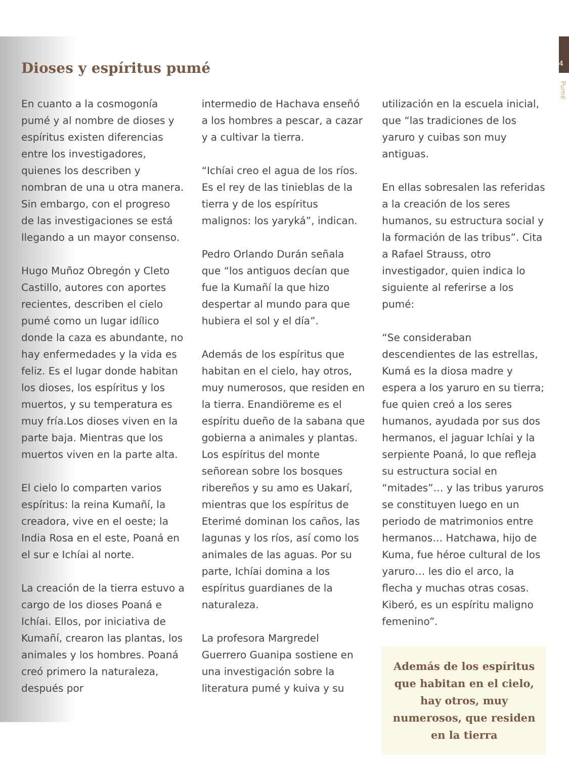4
Pumé
Dioses y espíritus pumé
En cuanto a la cosmogonía pumé y al nombre de dioses y espíritus existen diferencias entre los investigadores, quienes los describen y nombran de una u otra manera. Sin embargo, con el progreso de las investigaciones se está llegando a un mayor consenso.
Hugo Muñoz Obregón y Cleto Castillo, autores con aportes recientes, describen el cielo pumé como un lugar idílico donde la caza es abundante, no hay enfermedades y la vida es feliz. Es el lugar donde habitan los dioses, los espíritus y los muertos, y su temperatura es muy fría.Los dioses viven en la parte baja. Mientras que los muertos viven en la parte alta.
El cielo lo comparten varios espíritus: la reina Kumañí, la creadora, vive en el oeste; la India Rosa en el este, Poaná en el sur e Ichíai al norte.
La creación de la tierra estuvo a cargo de los dioses Poaná e Ichíai. Ellos, por iniciativa de Kumañí, crearon las plantas, los animales y los hombres. Poaná creó primero la naturaleza, después por
intermedio de Hachava enseñó a los hombres a pescar, a cazar y a cultivar la tierra.
“Ichíai creo el agua de los ríos. Es el rey de las tinieblas de la tierra y de los espíritus malignos: los yaryká”, indican.
Pedro Orlando Durán señala que “los antiguos decían que fue la Kumañí la que hizo despertar al mundo para que hubiera el sol y el día”.
Además de los espíritus que habitan en el cielo, hay otros, muy numerosos, que residen en la tierra. Enandiöreme es el espíritu dueño de la sabana que gobierna a animales y plantas. Los espíritus del monte señorean sobre los bosques ribereños y su amo es Uakarí, mientras que los espíritus de Eterimé dominan los caños, las lagunas y los ríos, así como los animales de las aguas. Por su parte, Ichíai domina a los espíritus guardianes de la naturaleza.
La profesora Margredel Guerrero Guanipa sostiene en una investigación sobre la literatura pumé y kuiva y su
utilización en la escuela inicial, que “las tradiciones de los yaruro y cuibas son muy antiguas.
En ellas sobresalen las referidas a la creación de los seres humanos, su estructura social y la formación de las tribus”. Cita a Rafael Strauss, otro investigador, quien indica lo siguiente al referirse a los pumé:
“Se consideraban descendientes de las estrellas, Kumá es la diosa madre y espera a los yaruro en su tierra; fue quien creó a los seres humanos, ayudada por sus dos hermanos, el jaguar Ichíai y la serpiente Poaná, lo que refleja su estructura social en “mitades”… y las tribus yaruros se constituyen luego en un periodo de matrimonios entre hermanos… Hatchawa, hijo de Kuma, fue héroe cultural de los yaruro… les dio el arco, la flecha y muchas otras cosas. Kiberó, es un espíritu maligno femenino”.
Además de los espíritus que habitan en el cielo, hay otros, muy numerosos, que residen en la tierra